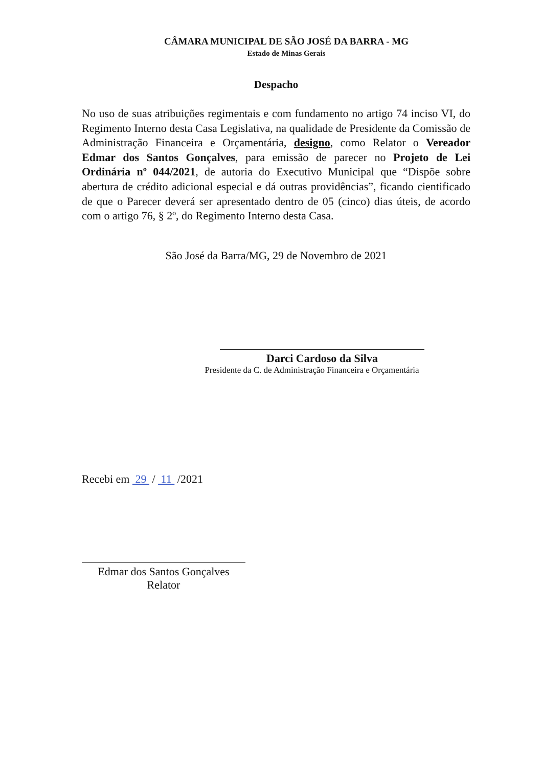CÂMARA MUNICIPAL DE SÃO JOSÉ DA BARRA - MG
Estado de Minas Gerais
Despacho
No uso de suas atribuições regimentais e com fundamento no artigo 74 inciso VI, do Regimento Interno desta Casa Legislativa, na qualidade de Presidente da Comissão de Administração Financeira e Orçamentária, designo, como Relator o Vereador Edmar dos Santos Gonçalves, para emissão de parecer no Projeto de Lei Ordinária nº 044/2021, de autoria do Executivo Municipal que “Dispõe sobre abertura de crédito adicional especial e dá outras providências”, ficando cientificado de que o Parecer deverá ser apresentado dentro de 05 (cinco) dias úteis, de acordo com o artigo 76, § 2º, do Regimento Interno desta Casa.
São José da Barra/MG, 29 de Novembro de 2021
Darci Cardoso da Silva
Presidente da C. de Administração Financeira e Orçamentária
Recebi em 29 / 11 /2021
Edmar dos Santos Gonçalves
Relator